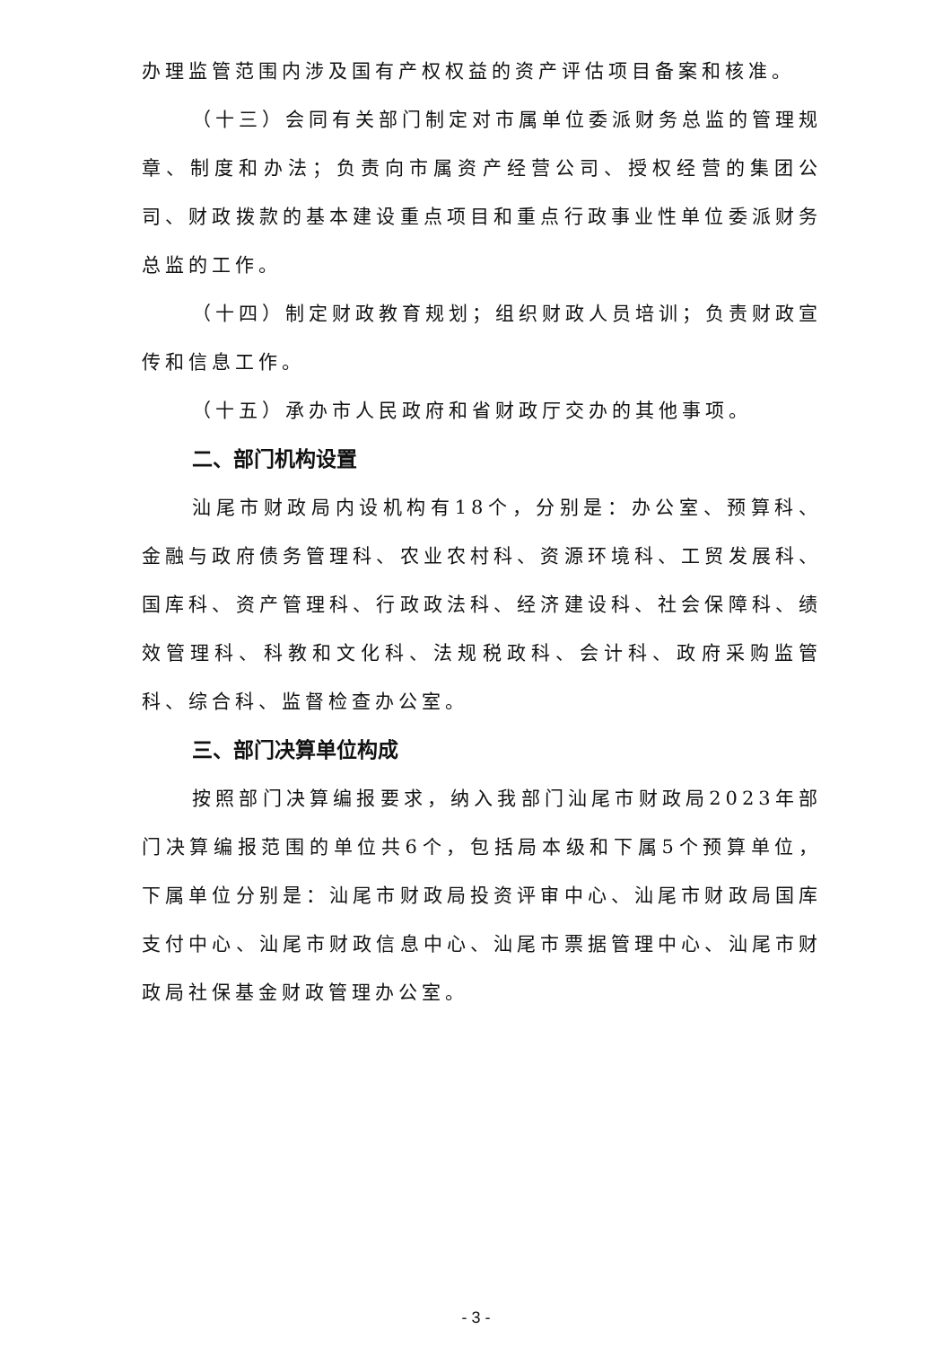办理监管范围内涉及国有产权权益的资产评估项目备案和核准。
（十三）会同有关部门制定对市属单位委派财务总监的管理规章、制度和办法；负责向市属资产经营公司、授权经营的集团公司、财政拨款的基本建设重点项目和重点行政事业性单位委派财务总监的工作。
（十四）制定财政教育规划；组织财政人员培训；负责财政宣传和信息工作。
（十五）承办市人民政府和省财政厅交办的其他事项。
二、部门机构设置
汕尾市财政局内设机构有18个，分别是：办公室、预算科、金融与政府债务管理科、农业农村科、资源环境科、工贸发展科、国库科、资产管理科、行政政法科、经济建设科、社会保障科、绩效管理科、科教和文化科、法规税政科、会计科、政府采购监管科、综合科、监督检查办公室。
三、部门决算单位构成
按照部门决算编报要求，纳入我部门汕尾市财政局2023年部门决算编报范围的单位共6个，包括局本级和下属5个预算单位，下属单位分别是：汕尾市财政局投资评审中心、汕尾市财政局国库支付中心、汕尾市财政信息中心、汕尾市票据管理中心、汕尾市财政局社保基金财政管理办公室。
- 3 -